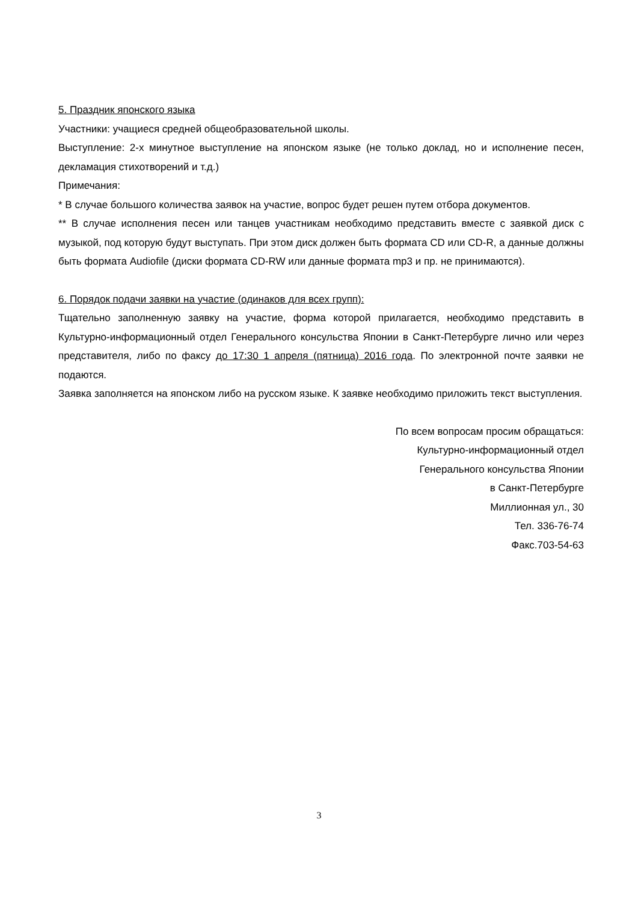5. Праздник японского языка
Участники: учащиеся средней общеобразовательной школы.
Выступление: 2-х минутное выступление на японском языке (не только доклад, но и исполнение песен, декламация стихотворений и т.д.)
Примечания:
* В случае большого количества заявок на участие, вопрос будет решен путем отбора документов.
** В случае исполнения песен или танцев участникам необходимо представить вместе с заявкой диск с музыкой, под которую будут выступать. При этом диск должен быть формата CD или CD-R, а данные должны быть формата Audiofile (диски формата CD-RW или данные формата mp3 и пр. не принимаются).
6. Порядок подачи заявки на участие (одинаков для всех групп):
Тщательно заполненную заявку на участие, форма которой прилагается, необходимо представить в Культурно-информационный отдел Генерального консульства Японии в Санкт-Петербурге лично или через представителя, либо по факсу до 17:30 1 апреля (пятница) 2016 года. По электронной почте заявки не подаются.
Заявка заполняется на японском либо на русском языке. К заявке необходимо приложить текст выступления.
По всем вопросам просим обращаться:
Культурно-информационный отдел
Генерального консульства Японии
в Санкт-Петербурге
Миллионная ул., 30
Тел. 336-76-74
Факс.703-54-63
3